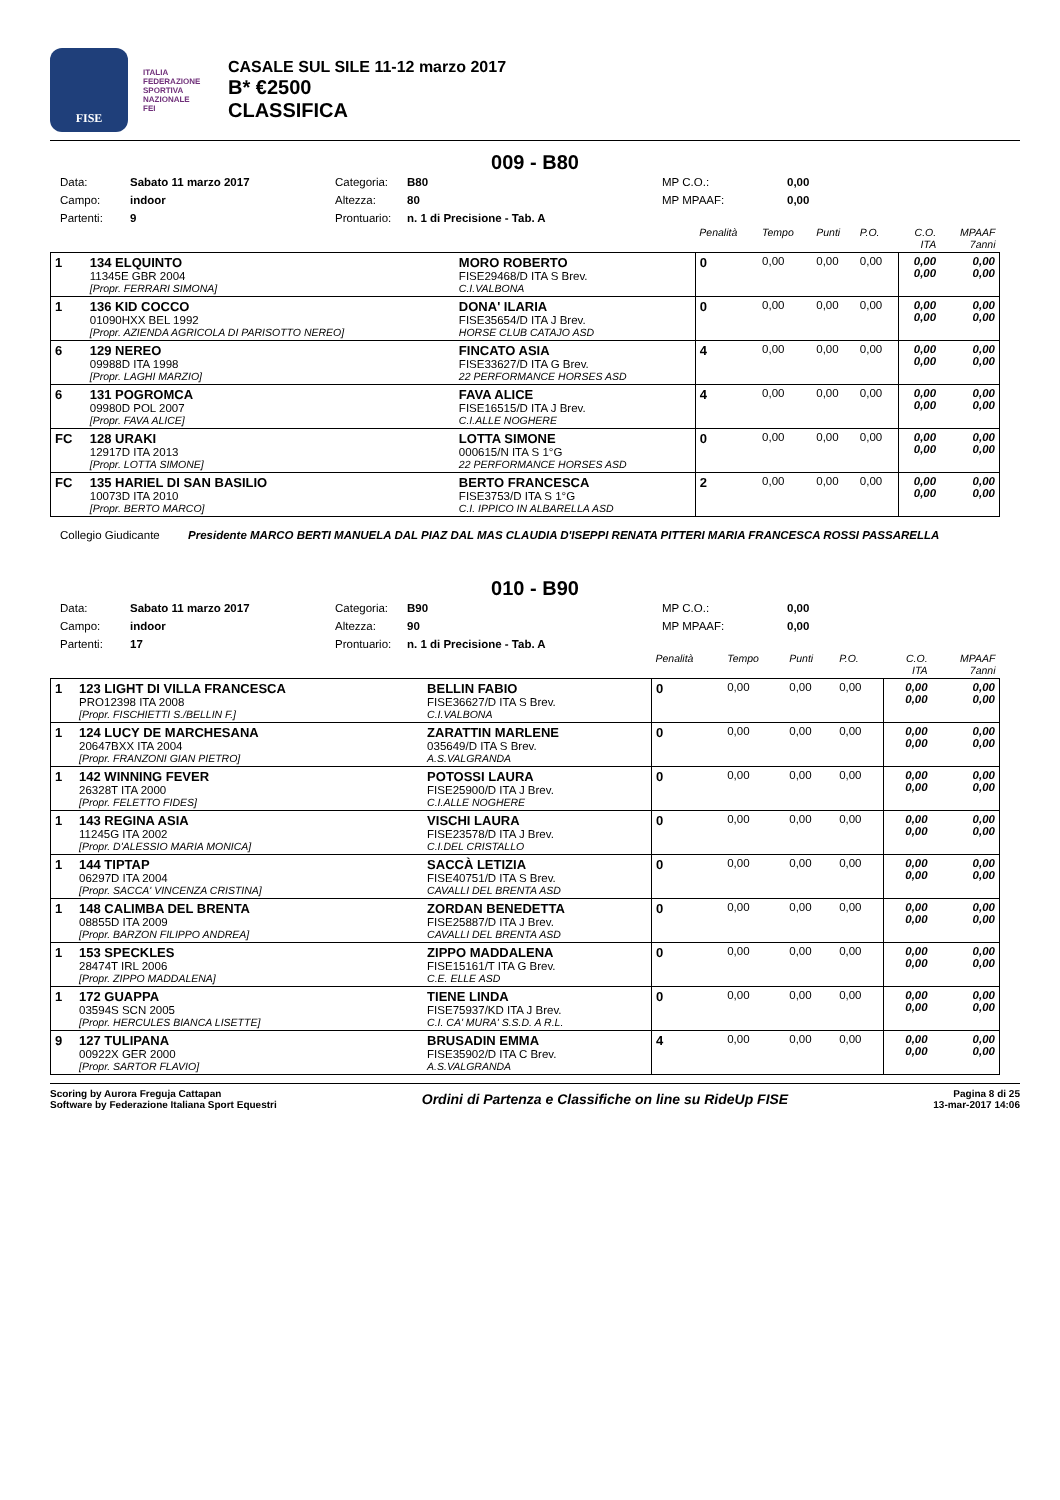FISE
ITALIA FEDERAZIONE SPORTIVA NAZIONALE
FEI
CASALE SUL SILE 11-12 marzo 2017
B* €2500
CLASSIFICA
009 - B80
Data: Sabato 11 marzo 2017 Categoria: B80 MP C.O.: 0,00 Campo: indoor Altezza: 80 MP MPAAF: 0,00 Partenti: 9 Prontuario: n. 1 di Precisione - Tab. A
| | | | | Penalità | Tempo | Punti | P.O. | C.O. ITA | MPAAF 7anni |
| 1 | 134 ELQUINTO 11345E GBR 2004 [Propr. FERRARI SIMONA] | | MORO ROBERTO FISE29468/D ITA S Brev. C.I.VALBONA | 0 | 0,00 | 0,00 | 0,00 | 0,00 0,00 | 0,00 0,00 |
| 1 | 136 KID COCCO 01090HXX BEL 1992 [Propr. AZIENDA AGRICOLA DI PARISOTTO NEREO] | | DONA' ILARIA FISE35654/D ITA J Brev. HORSE CLUB CATAJO ASD | 0 | 0,00 | 0,00 | 0,00 | 0,00 0,00 | 0,00 0,00 |
| 6 | 129 NEREO 09988D ITA 1998 [Propr. LAGHI MARZIO] | | FINCATO ASIA FISE33627/D ITA G Brev. 22 PERFORMANCE HORSES ASD | 4 | 0,00 | 0,00 | 0,00 | 0,00 0,00 | 0,00 0,00 |
| 6 | 131 POGROMCA 09980D POL 2007 [Propr. FAVA ALICE] | | FAVA ALICE FISE16515/D ITA J Brev. C.I.ALLE NOGHERE | 4 | 0,00 | 0,00 | 0,00 | 0,00 0,00 | 0,00 0,00 |
| FC | 128 URAKI 12917D ITA 2013 [Propr. LOTTA SIMONE] | | LOTTA SIMONE 000615/N ITA S 1°G 22 PERFORMANCE HORSES ASD | 0 | 0,00 | 0,00 | 0,00 | 0,00 0,00 | 0,00 0,00 |
| FC | 135 HARIEL DI SAN BASILIO 10073D ITA 2010 [Propr. BERTO MARCO] | | BERTO FRANCESCA FISE3753/D ITA S 1°G C.I. IPPICO IN ALBARELLA ASD | 2 | 0,00 | 0,00 | 0,00 | 0,00 0,00 | 0,00 0,00 |
Collegio Giudicante Presidente MARCO BERTI MANUELA DAL PIAZ DAL MAS CLAUDIA D'ISEPPI RENATA PITTERI MARIA FRANCESCA ROSSI PASSARELLA
010 - B90
Data: Sabato 11 marzo 2017 Categoria: B90 MP C.O.: 0,00 Campo: indoor Altezza: 90 MP MPAAF: 0,00 Partenti: 17 Prontuario: n. 1 di Precisione - Tab. A
| | | | | Penalità | Tempo | Punti | P.O. | C.O. ITA | MPAAF 7anni |
| 1 | 123 LIGHT DI VILLA FRANCESCA PRO12398 ITA 2008 [Propr. FISCHIETTI S./BELLIN F.] | | BELLIN FABIO FISE36627/D ITA S Brev. C.I.VALBONA | 0 | 0,00 | 0,00 | 0,00 | 0,00 0,00 | 0,00 0,00 |
| 1 | 124 LUCY DE MARCHESANA 20647BXX ITA 2004 [Propr. FRANZONI GIAN PIETRO] | | ZARATTIN MARLENE 035649/D ITA S Brev. A.S.VALGRANDA | 0 | 0,00 | 0,00 | 0,00 | 0,00 0,00 | 0,00 0,00 |
| 1 | 142 WINNING FEVER 26328T ITA 2000 [Propr. FELETTO FIDES] | | POTOSSI LAURA FISE25900/D ITA J Brev. C.I.ALLE NOGHERE | 0 | 0,00 | 0,00 | 0,00 | 0,00 0,00 | 0,00 0,00 |
| 1 | 143 REGINA ASIA 11245G ITA 2002 [Propr. D'ALESSIO MARIA MONICA] | | VISCHI LAURA FISE23578/D ITA J Brev. C.I.DEL CRISTALLO | 0 | 0,00 | 0,00 | 0,00 | 0,00 0,00 | 0,00 0,00 |
| 1 | 144 TIPTAP 06297D ITA 2004 [Propr. SACCA' VINCENZA CRISTINA] | | SACCÀ LETIZIA FISE40751/D ITA S Brev. CAVALLI DEL BRENTA ASD | 0 | 0,00 | 0,00 | 0,00 | 0,00 0,00 | 0,00 0,00 |
| 1 | 148 CALIMBA DEL BRENTA 08855D ITA 2009 [Propr. BARZON FILIPPO ANDREA] | | ZORDAN BENEDETTA FISE25887/D ITA J Brev. CAVALLI DEL BRENTA ASD | 0 | 0,00 | 0,00 | 0,00 | 0,00 0,00 | 0,00 0,00 |
| 1 | 153 SPECKLES 28474T IRL 2006 [Propr. ZIPPO MADDALENA] | | ZIPPO MADDALENA FISE15161/T ITA G Brev. C.E. ELLE ASD | 0 | 0,00 | 0,00 | 0,00 | 0,00 0,00 | 0,00 0,00 |
| 1 | 172 GUAPPA 03594S SCN 2005 [Propr. HERCULES BIANCA LISETTE] | | TIENE LINDA FISE75937/KD ITA J Brev. C.I. CA' MURA' S.S.D. A R.L. | 0 | 0,00 | 0,00 | 0,00 | 0,00 0,00 | 0,00 0,00 |
| 9 | 127 TULIPANA 00922X GER 2000 [Propr. SARTOR FLAVIO] | | BRUSADIN EMMA FISE35902/D ITA C Brev. A.S.VALGRANDA | 4 | 0,00 | 0,00 | 0,00 | 0,00 0,00 | 0,00 0,00 |
Scoring by Aurora Freguja Cattapan
Software by Federazione Italiana Sport Equestri
Ordini di Partenza e Classifiche on line su RideUp FISE
Pagina 8 di 25
13-mar-2017 14:06